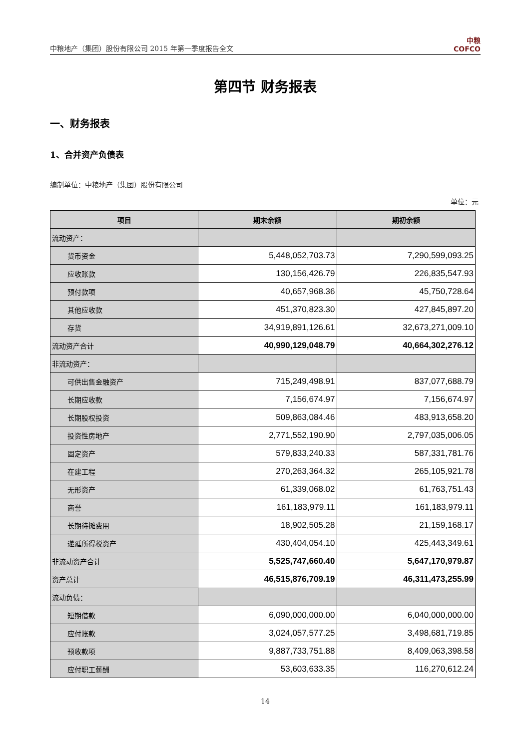中粮地产（集团）股份有限公司 2015 年第一季度报告全文
中粮
COFCO
第四节 财务报表
一、财务报表
1、合并资产负债表
编制单位：中粮地产（集团）股份有限公司
单位：元
| 项目 | 期末余额 | 期初余额 |
| --- | --- | --- |
| 流动资产： | | |
| 货币资金 | 5,448,052,703.73 | 7,290,599,093.25 |
| 应收账款 | 130,156,426.79 | 226,835,547.93 |
| 预付款项 | 40,657,968.36 | 45,750,728.64 |
| 其他应收款 | 451,370,823.30 | 427,845,897.20 |
| 存货 | 34,919,891,126.61 | 32,673,271,009.10 |
| 流动资产合计 | 40,990,129,048.79 | 40,664,302,276.12 |
| 非流动资产： | | |
| 可供出售金融资产 | 715,249,498.91 | 837,077,688.79 |
| 长期应收款 | 7,156,674.97 | 7,156,674.97 |
| 长期股权投资 | 509,863,084.46 | 483,913,658.20 |
| 投资性房地产 | 2,771,552,190.90 | 2,797,035,006.05 |
| 固定资产 | 579,833,240.33 | 587,331,781.76 |
| 在建工程 | 270,263,364.32 | 265,105,921.78 |
| 无形资产 | 61,339,068.02 | 61,763,751.43 |
| 商誉 | 161,183,979.11 | 161,183,979.11 |
| 长期待摊费用 | 18,902,505.28 | 21,159,168.17 |
| 递延所得税资产 | 430,404,054.10 | 425,443,349.61 |
| 非流动资产合计 | 5,525,747,660.40 | 5,647,170,979.87 |
| 资产总计 | 46,515,876,709.19 | 46,311,473,255.99 |
| 流动负债： | | |
| 短期借款 | 6,090,000,000.00 | 6,040,000,000.00 |
| 应付账款 | 3,024,057,577.25 | 3,498,681,719.85 |
| 预收款项 | 9,887,733,751.88 | 8,409,063,398.58 |
| 应付职工薪酬 | 53,603,633.35 | 116,270,612.24 |
14